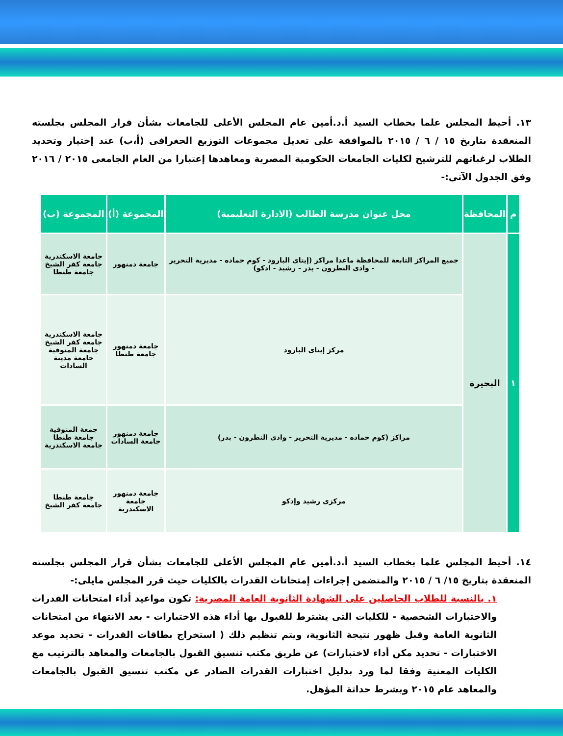١٣. أحيط المجلس علما بخطاب السيد أ.د.أمين عام المجلس الأعلى للجامعات بشأن قرار المجلس بجلسته المنعقدة بتاريخ ١٥ / ٦ / ٢٠١٥ بالموافقة على تعديل مجموعات التوزيع الجغرافى (أ،ب) عند إختيار وتحديد الطلاب لرغباتهم للترشيح لكليات الجامعات الحكومية المصرية ومعاهدها إعتبارا من العام الجامعى ٢٠١٥ / ٢٠١٦ وفق الجدول الآتى:-
| م | المحافظة | محل عنوان مدرسة الطالب (الادارة التعليمية) | المجموعة (أ) | المجموعة (ب) |
| --- | --- | --- | --- | --- |
| ١ | البحيرة | جميع المراكز التابعة للمحافظة ماعدا مراكز (إيتاى البارود - كوم حماده - مديرية التحرير - وادى النطرون - بدر - رشيد - ادكو) | جامعة دمنهور | جامعة الاسكندرية جامعة كفر الشيخ جامعة طنطا |
| | | مركز إيتاى البارود | جامعة دمنهور جامعة طنطا | جامعة الاسكندرية جامعة كفر الشيخ جامعة المنوفية جامعة مدينة السادات |
| | | مراكز (كوم حماده - مديرية التحرير - وادى النطرون - بدر) | جامعة دمنهور جامعة السادات | جمعة المنوفية جامعة طنطا جامعة الاسكندرية |
| | | مركزى رشيد وإدكو | جامعة دمنهور جامعة الاسكندرية | جامعة طنطا جامعة كفر الشيخ |
١٤. أحيط المجلس علما بخطاب السيد أ.د.أمين عام المجلس الأعلى للجامعات بشأن قرار المجلس بجلسته المنعقدة بتاريخ ١٥/ ٦ / ٢٠١٥ والمتضمن إجراءات إمتحانات القدرات بالكليات حيث قرر المجلس مايلى:-
١. بالنسبة للطلاب الحاصلين على الشهادة الثانوية العامة المصرية: تكون مواعيد أداء امتحانات القدرات والاختبارات الشخصية - للكليات التى يشترط للقبول بها أداء هذه الاختبارات - بعد الانتهاء من امتحانات الثانوية العامة وقبل ظهور نتيجة الثانوية، ويتم تنظيم ذلك ( استخراج بطاقات القدرات - تحديد موعد الاختبارات - تحديد مكن أداء لاختبارات) عن طريق مكتب تنسيق القبول بالجامعات والمعاهد بالترتيب مع الكليات المعنية وفقا لما ورد بدليل اختبارات القدرات الصادر عن مكتب تنسيق القبول بالجامعات والمعاهد عام ٢٠١٥ وبشرط حداثة المؤهل.